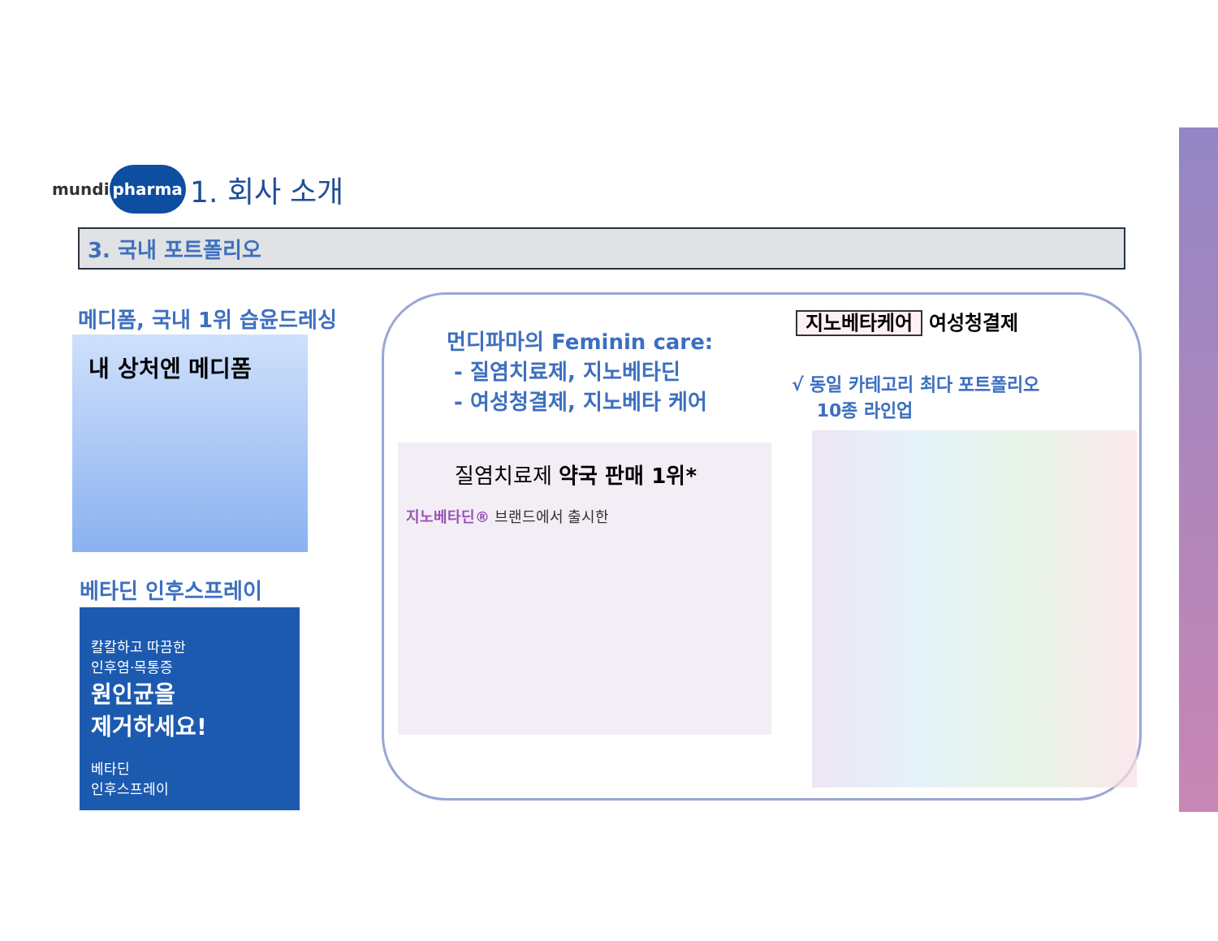mundi pharma
1. 회사 소개
3. 국내 포트폴리오
메디폼, 국내 1위 습윤드레싱
내 상처엔 메디폼
베타딘 인후스프레이
칼칼하고 따끔한
인후염·목통증
원인균을
제거하세요!
베타딘
인후스프레이
먼디파마의 Feminin care:
- 질염치료제, 지노베타딘
- 여성청결제, 지노베타 케어
질염치료제 약국 판매 1위*
지노베타딘® 브랜드에서 출시한
지노베타케어 여성청결제
√ 동일 카테고리 최다 포트폴리오
10종 라인업